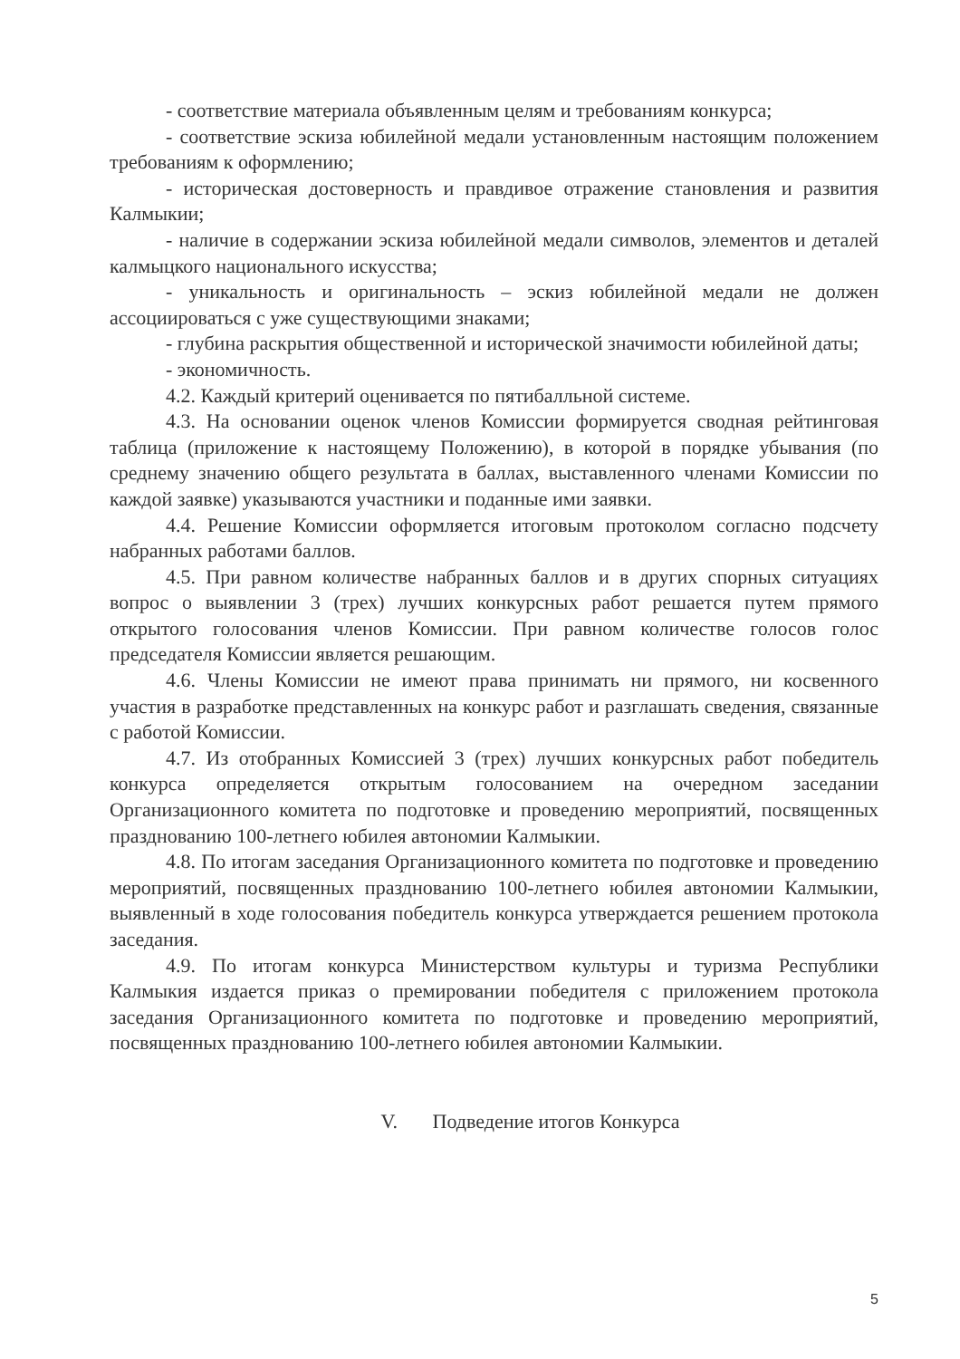- соответствие материала объявленным целям и требованиям конкурса;
- соответствие эскиза юбилейной медали установленным настоящим положением требованиям к оформлению;
- историческая достоверность и правдивое отражение становления и развития Калмыкии;
- наличие в содержании эскиза юбилейной медали символов, элементов и деталей калмыцкого национального искусства;
- уникальность и оригинальность – эскиз юбилейной медали не должен ассоциироваться с уже существующими знаками;
- глубина раскрытия общественной и исторической значимости юбилейной даты;
- экономичность.
4.2. Каждый критерий оценивается по пятибалльной системе.
4.3. На основании оценок членов Комиссии формируется сводная рейтинговая таблица (приложение к настоящему Положению), в которой в порядке убывания (по среднему значению общего результата в баллах, выставленного членами Комиссии по каждой заявке) указываются участники и поданные ими заявки.
4.4. Решение Комиссии оформляется итоговым протоколом согласно подсчету набранных работами баллов.
4.5. При равном количестве набранных баллов и в других спорных ситуациях вопрос о выявлении 3 (трех) лучших конкурсных работ решается путем прямого открытого голосования членов Комиссии. При равном количестве голосов голос председателя Комиссии является решающим.
4.6. Члены Комиссии не имеют права принимать ни прямого, ни косвенного участия в разработке представленных на конкурс работ и разглашать сведения, связанные с работой Комиссии.
4.7. Из отобранных Комиссией 3 (трех) лучших конкурсных работ победитель конкурса определяется открытым голосованием на очередном заседании Организационного комитета по подготовке и проведению мероприятий, посвященных празднованию 100-летнего юбилея автономии Калмыкии.
4.8. По итогам заседания Организационного комитета по подготовке и проведению мероприятий, посвященных празднованию 100-летнего юбилея автономии Калмыкии, выявленный в ходе голосования победитель конкурса утверждается решением протокола заседания.
4.9. По итогам конкурса Министерством культуры и туризма Республики Калмыкия издается приказ о премировании победителя с приложением протокола заседания Организационного комитета по подготовке и проведению мероприятий, посвященных празднованию 100-летнего юбилея автономии Калмыкии.
V. Подведение итогов Конкурса
5